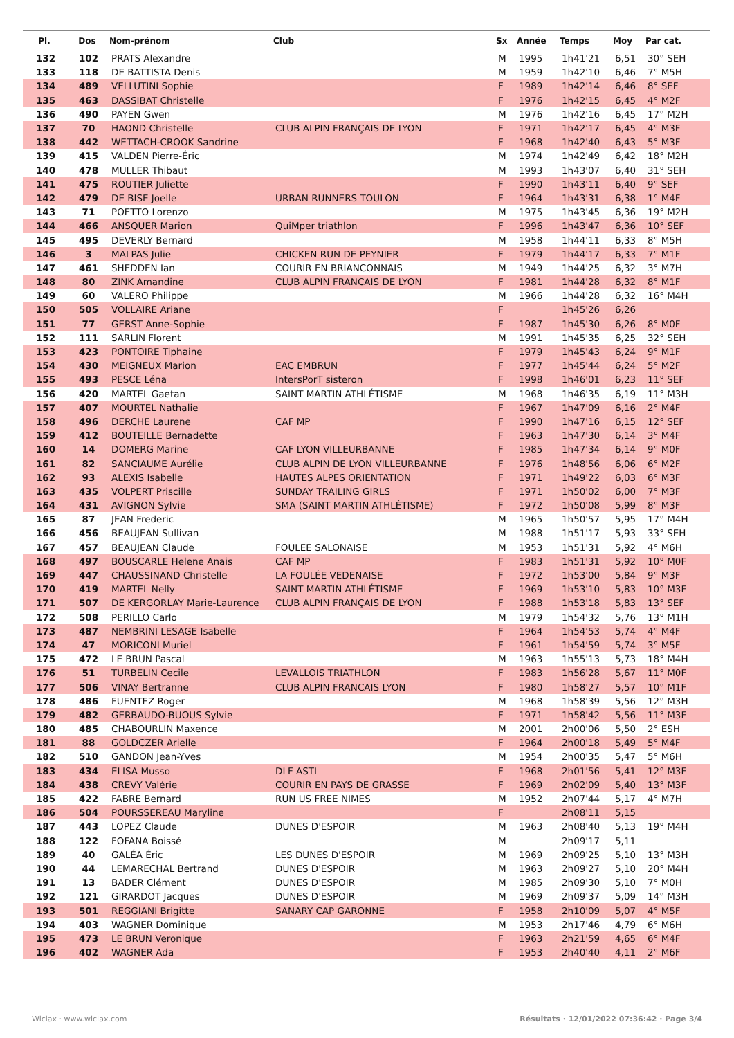| Pl. | Dos | Nom-prénom | Club | Sx | Année | Temps | Moy | Par cat. |
| --- | --- | --- | --- | --- | --- | --- | --- | --- |
| 132 | 102 | PRATS Alexandre | | M | 1995 | 1h41'21 | 6,51 | 30° SEH |
| 133 | 118 | DE BATTISTA Denis | | M | 1959 | 1h42'10 | 6,46 | 7° M5H |
| 134 | 489 | VELLUTINI Sophie | | F | 1989 | 1h42'14 | 6,46 | 8° SEF |
| 135 | 463 | DASSIBAT Christelle | | F | 1976 | 1h42'15 | 6,45 | 4° M2F |
| 136 | 490 | PAYEN Gwen | | M | 1976 | 1h42'16 | 6,45 | 17° M2H |
| 137 | 70 | HAOND Christelle | CLUB ALPIN FRANÇAIS DE LYON | F | 1971 | 1h42'17 | 6,45 | 4° M3F |
| 138 | 442 | WETTACH-CROOK Sandrine | | F | 1968 | 1h42'40 | 6,43 | 5° M3F |
| 139 | 415 | VALDEN Pierre-Éric | | M | 1974 | 1h42'49 | 6,42 | 18° M2H |
| 140 | 478 | MULLER Thibaut | | M | 1993 | 1h43'07 | 6,40 | 31° SEH |
| 141 | 475 | ROUTIER Juliette | | F | 1990 | 1h43'11 | 6,40 | 9° SEF |
| 142 | 479 | DE BISE Joelle | URBAN RUNNERS TOULON | F | 1964 | 1h43'31 | 6,38 | 1° M4F |
| 143 | 71 | POETTO Lorenzo | | M | 1975 | 1h43'45 | 6,36 | 19° M2H |
| 144 | 466 | ANSQUER Marion | QuiMper triathlon | F | 1996 | 1h43'47 | 6,36 | 10° SEF |
| 145 | 495 | DEVERLY Bernard | | M | 1958 | 1h44'11 | 6,33 | 8° M5H |
| 146 | 3 | MALPAS Julie | CHICKEN RUN DE PEYNIER | F | 1979 | 1h44'17 | 6,33 | 7° M1F |
| 147 | 461 | SHEDDEN Ian | COURIR EN BRIANCONNAIS | M | 1949 | 1h44'25 | 6,32 | 3° M7H |
| 148 | 80 | ZINK Amandine | CLUB ALPIN FRANCAIS DE LYON | F | 1981 | 1h44'28 | 6,32 | 8° M1F |
| 149 | 60 | VALERO Philippe | | M | 1966 | 1h44'28 | 6,32 | 16° M4H |
| 150 | 505 | VOLLAIRE Ariane | | F | | 1h45'26 | 6,26 | |
| 151 | 77 | GERST Anne-Sophie | | F | 1987 | 1h45'30 | 6,26 | 8° M0F |
| 152 | 111 | SARLIN Florent | | M | 1991 | 1h45'35 | 6,25 | 32° SEH |
| 153 | 423 | PONTOIRE Tiphaine | | F | 1979 | 1h45'43 | 6,24 | 9° M1F |
| 154 | 430 | MEIGNEUX Marion | EAC EMBRUN | F | 1977 | 1h45'44 | 6,24 | 5° M2F |
| 155 | 493 | PESCE Léna | IntersPorT sisteron | F | 1998 | 1h46'01 | 6,23 | 11° SEF |
| 156 | 420 | MARTEL Gaetan | SAINT MARTIN ATHLÉTISME | M | 1968 | 1h46'35 | 6,19 | 11° M3H |
| 157 | 407 | MOURTEL Nathalie | | F | 1967 | 1h47'09 | 6,16 | 2° M4F |
| 158 | 496 | DERCHE Laurene | CAF MP | F | 1990 | 1h47'16 | 6,15 | 12° SEF |
| 159 | 412 | BOUTEILLE Bernadette | | F | 1963 | 1h47'30 | 6,14 | 3° M4F |
| 160 | 14 | DOMERG Marine | CAF LYON VILLEURBANNE | F | 1985 | 1h47'34 | 6,14 | 9° M0F |
| 161 | 82 | SANCIAUME Aurélie | CLUB ALPIN DE LYON VILLEURBANNE | F | 1976 | 1h48'56 | 6,06 | 6° M2F |
| 162 | 93 | ALEXIS Isabelle | HAUTES ALPES ORIENTATION | F | 1971 | 1h49'22 | 6,03 | 6° M3F |
| 163 | 435 | VOLPERT Priscille | SUNDAY TRAILING GIRLS | F | 1971 | 1h50'02 | 6,00 | 7° M3F |
| 164 | 431 | AVIGNON Sylvie | SMA (SAINT MARTIN ATHLÉTISME) | F | 1972 | 1h50'08 | 5,99 | 8° M3F |
| 165 | 87 | JEAN Frederic | | M | 1965 | 1h50'57 | 5,95 | 17° M4H |
| 166 | 456 | BEAUJEAN Sullivan | | M | 1988 | 1h51'17 | 5,93 | 33° SEH |
| 167 | 457 | BEAUJEAN Claude | FOULEE SALONAISE | M | 1953 | 1h51'31 | 5,92 | 4° M6H |
| 168 | 497 | BOUSCARLE Helene Anais | CAF MP | F | 1983 | 1h51'31 | 5,92 | 10° M0F |
| 169 | 447 | CHAUSSINAND Christelle | LA FOULÉE VEDENAISE | F | 1972 | 1h53'00 | 5,84 | 9° M3F |
| 170 | 419 | MARTEL Nelly | SAINT MARTIN ATHLÉTISME | F | 1969 | 1h53'10 | 5,83 | 10° M3F |
| 171 | 507 | DE KERGORLAY Marie-Laurence | CLUB ALPIN FRANÇAIS DE LYON | F | 1988 | 1h53'18 | 5,83 | 13° SEF |
| 172 | 508 | PERILLO Carlo | | M | 1979 | 1h54'32 | 5,76 | 13° M1H |
| 173 | 487 | NEMBRINI LESAGE Isabelle | | F | 1964 | 1h54'53 | 5,74 | 4° M4F |
| 174 | 47 | MORICONI Muriel | | F | 1961 | 1h54'59 | 5,74 | 3° M5F |
| 175 | 472 | LE BRUN Pascal | | M | 1963 | 1h55'13 | 5,73 | 18° M4H |
| 176 | 51 | TURBELIN Cecile | LEVALLOIS TRIATHLON | F | 1983 | 1h56'28 | 5,67 | 11° M0F |
| 177 | 506 | VINAY Bertranne | CLUB ALPIN FRANCAIS LYON | F | 1980 | 1h58'27 | 5,57 | 10° M1F |
| 178 | 486 | FUENTEZ Roger | | M | 1968 | 1h58'39 | 5,56 | 12° M3H |
| 179 | 482 | GERBAUDO-BUOUS Sylvie | | F | 1971 | 1h58'42 | 5,56 | 11° M3F |
| 180 | 485 | CHABOURLIN Maxence | | M | 2001 | 2h00'06 | 5,50 | 2° ESH |
| 181 | 88 | GOLDCZER Arielle | | F | 1964 | 2h00'18 | 5,49 | 5° M4F |
| 182 | 510 | GANDON Jean-Yves | | M | 1954 | 2h00'35 | 5,47 | 5° M6H |
| 183 | 434 | ELISA Musso | DLF ASTI | F | 1968 | 2h01'56 | 5,41 | 12° M3F |
| 184 | 438 | CREVY Valérie | COURIR EN PAYS DE GRASSE | F | 1969 | 2h02'09 | 5,40 | 13° M3F |
| 185 | 422 | FABRE Bernard | RUN US FREE NIMES | M | 1952 | 2h07'44 | 5,17 | 4° M7H |
| 186 | 504 | POURSSEREAU Maryline | | F | | 2h08'11 | 5,15 | |
| 187 | 443 | LOPEZ Claude | DUNES D'ESPOIR | M | 1963 | 2h08'40 | 5,13 | 19° M4H |
| 188 | 122 | FOFANA Boissé | | M | | 2h09'17 | 5,11 | |
| 189 | 40 | GALÉA Éric | LES DUNES D'ESPOIR | M | 1969 | 2h09'25 | 5,10 | 13° M3H |
| 190 | 44 | LEMARECHAL Bertrand | DUNES D'ESPOIR | M | 1963 | 2h09'27 | 5,10 | 20° M4H |
| 191 | 13 | BADER Clément | DUNES D'ESPOIR | M | 1985 | 2h09'30 | 5,10 | 7° M0H |
| 192 | 121 | GIRARDOT Jacques | DUNES D'ESPOIR | M | 1969 | 2h09'37 | 5,09 | 14° M3H |
| 193 | 501 | REGGIANI Brigitte | SANARY CAP GARONNE | F | 1958 | 2h10'09 | 5,07 | 4° M5F |
| 194 | 403 | WAGNER Dominique | | M | 1953 | 2h17'46 | 4,79 | 6° M6H |
| 195 | 473 | LE BRUN Veronique | | F | 1963 | 2h21'59 | 4,65 | 6° M4F |
| 196 | 402 | WAGNER Ada | | F | 1953 | 2h40'40 | 4,11 | 2° M6F |
Wiclax · www.wiclax.com
Résultats · 12/01/2022 07:36:42 · Page 3/4